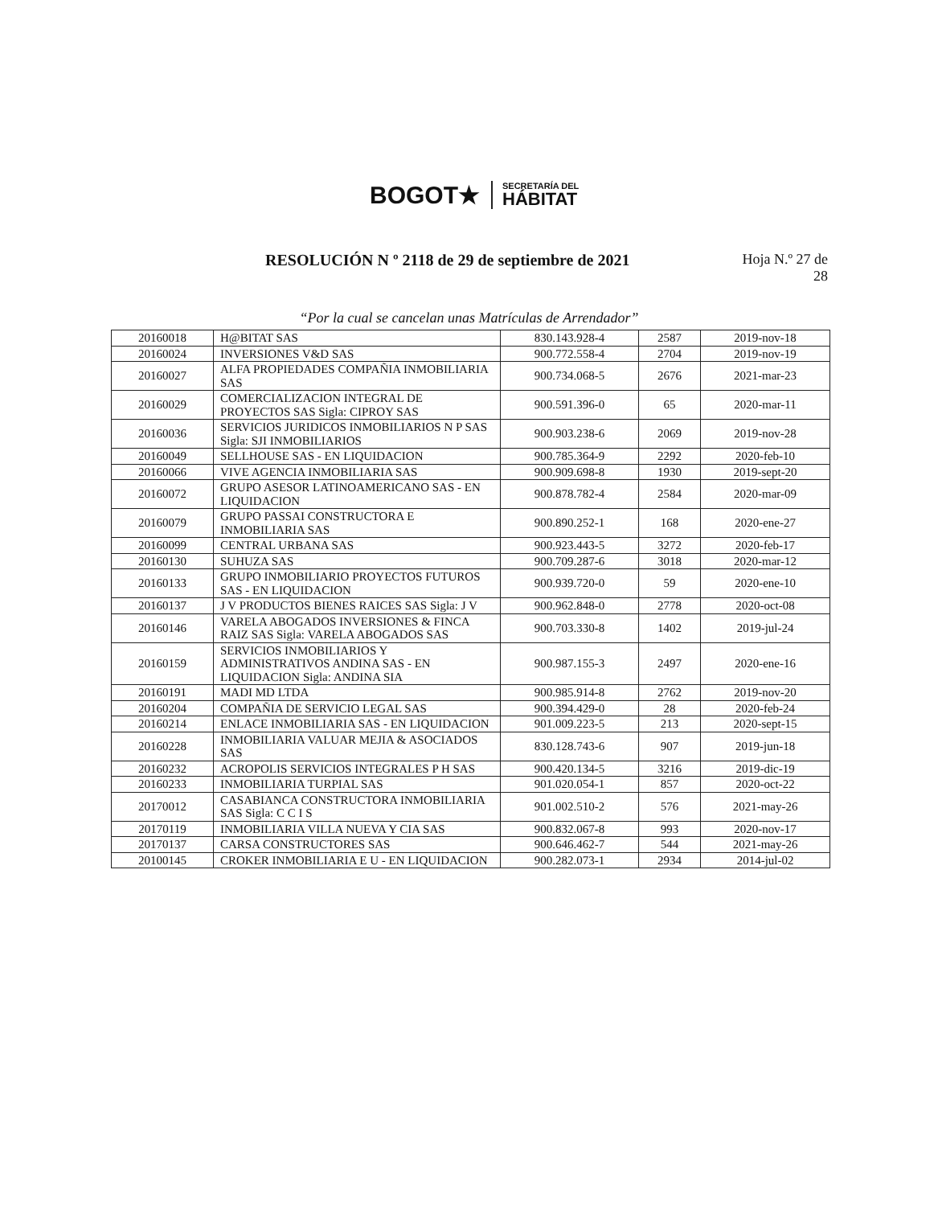BOGOT★
SECRETARÍA DEL
HÁBITAT
RESOLUCIÓN N º 2118 de 29 de septiembre de 2021
Hoja N.º 27 de
28
“Por la cual se cancelan unas Matrículas de Arrendador”
| 20160018 | H@BITAT SAS | 830.143.928-4 | 2587 | 2019-nov-18 |
| 20160024 | INVERSIONES V&D SAS | 900.772.558-4 | 2704 | 2019-nov-19 |
| 20160027 | ALFA PROPIEDADES COMPAÑIA INMOBILIARIA SAS | 900.734.068-5 | 2676 | 2021-mar-23 |
| 20160029 | COMERCIALIZACION INTEGRAL DE PROYECTOS SAS Sigla: CIPROY SAS | 900.591.396-0 | 65 | 2020-mar-11 |
| 20160036 | SERVICIOS JURIDICOS INMOBILIARIOS N P SAS Sigla: SJI INMOBILIARIOS | 900.903.238-6 | 2069 | 2019-nov-28 |
| 20160049 | SELLHOUSE SAS - EN LIQUIDACION | 900.785.364-9 | 2292 | 2020-feb-10 |
| 20160066 | VIVE AGENCIA INMOBILIARIA SAS | 900.909.698-8 | 1930 | 2019-sept-20 |
| 20160072 | GRUPO ASESOR LATINOAMERICANO SAS - EN LIQUIDACION | 900.878.782-4 | 2584 | 2020-mar-09 |
| 20160079 | GRUPO PASSAI CONSTRUCTORA E INMOBILIARIA SAS | 900.890.252-1 | 168 | 2020-ene-27 |
| 20160099 | CENTRAL URBANA SAS | 900.923.443-5 | 3272 | 2020-feb-17 |
| 20160130 | SUHUZA SAS | 900.709.287-6 | 3018 | 2020-mar-12 |
| 20160133 | GRUPO INMOBILIARIO PROYECTOS FUTUROS SAS - EN LIQUIDACION | 900.939.720-0 | 59 | 2020-ene-10 |
| 20160137 | J V PRODUCTOS BIENES RAICES SAS Sigla: J V | 900.962.848-0 | 2778 | 2020-oct-08 |
| 20160146 | VARELA ABOGADOS INVERSIONES & FINCA RAIZ SAS Sigla: VARELA ABOGADOS SAS | 900.703.330-8 | 1402 | 2019-jul-24 |
| 20160159 | SERVICIOS INMOBILIARIOS Y ADMINISTRATIVOS ANDINA SAS - EN LIQUIDACION Sigla: ANDINA SIA | 900.987.155-3 | 2497 | 2020-ene-16 |
| 20160191 | MADI MD LTDA | 900.985.914-8 | 2762 | 2019-nov-20 |
| 20160204 | COMPAÑIA DE SERVICIO LEGAL SAS | 900.394.429-0 | 28 | 2020-feb-24 |
| 20160214 | ENLACE INMOBILIARIA SAS - EN LIQUIDACION | 901.009.223-5 | 213 | 2020-sept-15 |
| 20160228 | INMOBILIARIA VALUAR MEJIA & ASOCIADOS SAS | 830.128.743-6 | 907 | 2019-jun-18 |
| 20160232 | ACROPOLIS SERVICIOS INTEGRALES P H SAS | 900.420.134-5 | 3216 | 2019-dic-19 |
| 20160233 | INMOBILIARIA TURPIAL SAS | 901.020.054-1 | 857 | 2020-oct-22 |
| 20170012 | CASABIANCA CONSTRUCTORA INMOBILIARIA SAS Sigla: C C I S | 901.002.510-2 | 576 | 2021-may-26 |
| 20170119 | INMOBILIARIA VILLA NUEVA Y CIA SAS | 900.832.067-8 | 993 | 2020-nov-17 |
| 20170137 | CARSA CONSTRUCTORES SAS | 900.646.462-7 | 544 | 2021-may-26 |
| 20100145 | CROKER INMOBILIARIA E U - EN LIQUIDACION | 900.282.073-1 | 2934 | 2014-jul-02 |